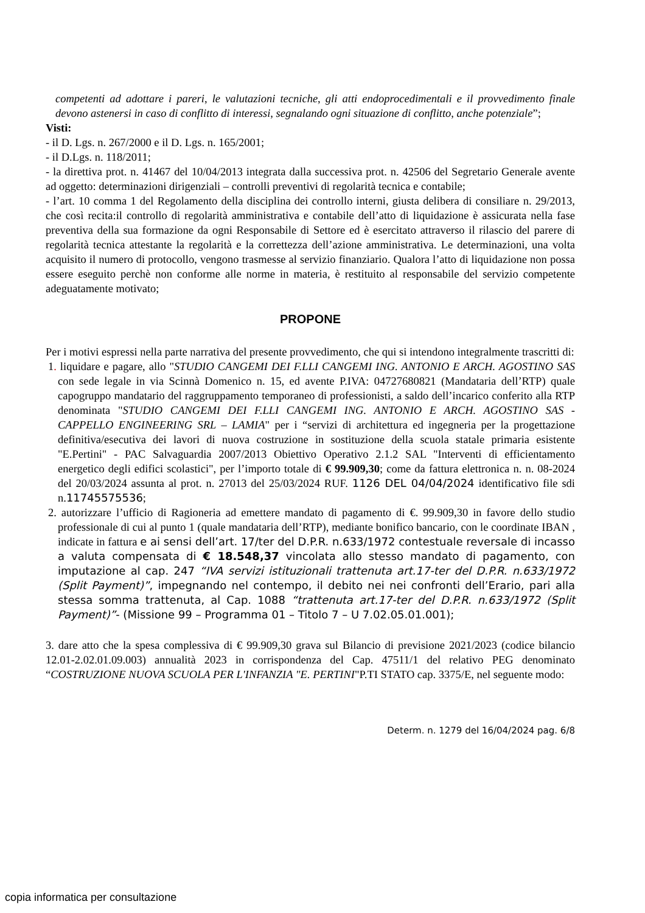competenti ad adottare i pareri, le valutazioni tecniche, gli atti endoprocedimentali e il provvedimento finale devono astenersi in caso di conflitto di interessi, segnalando ogni situazione di conflitto, anche potenziale”;
Visti:
- il D. Lgs. n. 267/2000 e il D. Lgs. n. 165/2001;
- il D.Lgs. n. 118/2011;
- la direttiva prot. n. 41467 del 10/04/2013 integrata dalla successiva prot. n. 42506 del Segretario Generale avente ad oggetto: determinazioni dirigenziali – controlli preventivi di regolarità tecnica e contabile;
- l’art. 10 comma 1 del Regolamento della disciplina dei controllo interni, giusta delibera di consiliare n. 29/2013, che così recita:il controllo di regolarità amministrativa e contabile dell’atto di liquidazione è assicurata nella fase preventiva della sua formazione da ogni Responsabile di Settore ed è esercitato attraverso il rilascio del parere di regolarità tecnica attestante la regolarità e la correttezza dell’azione amministrativa. Le determinazioni, una volta acquisito il numero di protocollo, vengono trasmesse al servizio finanziario. Qualora l’atto di liquidazione non possa essere eseguito perchè non conforme alle norme in materia, è restituito al responsabile del servizio competente adeguatamente motivato;
PROPONE
Per i motivi espressi nella parte narrativa del presente provvedimento, che qui si intendono integralmente trascritti di:
1. liquidare e pagare, allo "STUDIO CANGEMI DEI F.LLI CANGEMI ING. ANTONIO E ARCH. AGOSTINO SAS con sede legale in via Scinnà Domenico n. 15, ed avente P.IVA: 04727680821 (Mandataria dell’RTP) quale capogruppo mandatario del raggruppamento temporaneo di professionisti, a saldo dell’incarico conferito alla RTP denominata "STUDIO CANGEMI DEI F.LLI CANGEMI ING. ANTONIO E ARCH. AGOSTINO SAS - CAPPELLO ENGINEERING SRL – LAMIA" per i “servizi di architettura ed ingegneria per la progettazione definitiva/esecutiva dei lavori di nuova costruzione in sostituzione della scuola statale primaria esistente "E.Pertini" - PAC Salvaguardia 2007/2013 Obiettivo Operativo 2.1.2 SAL "Interventi di efficientamento energetico degli edifici scolastici", per l’importo totale di € 99.909,30; come da fattura elettronica n. n. 08-2024 del 20/03/2024 assunta al prot. n. 27013 del 25/03/2024 RUF. 1126 DEL 04/04/2024 identificativo file sdi n.11745575536;
2. autorizzare l’ufficio di Ragioneria ad emettere mandato di pagamento di €. 99.909,30 in favore dello studio professionale di cui al punto 1 (quale mandataria dell’RTP), mediante bonifico bancario, con le coordinate IBAN , indicate in fattura e ai sensi dell’art. 17/ter del D.P.R. n.633/1972 contestuale reversale di incasso a valuta compensata di € 18.548,37 vincolata allo stesso mandato di pagamento, con imputazione al cap. 247 “IVA servizi istituzionali trattenuta art.17-ter del D.P.R. n.633/1972 (Split Payment)”, impegnando nel contempo, il debito nei nei confronti dell’Erario, pari alla stessa somma trattenuta, al Cap. 1088 “trattenuta art.17-ter del D.P.R. n.633/1972 (Split Payment)”- (Missione 99 – Programma 01 – Titolo 7 – U 7.02.05.01.001);
3. dare atto che la spesa complessiva di € 99.909,30 grava sul Bilancio di previsione 2021/2023 (codice bilancio 12.01-2.02.01.09.003) annualità 2023 in corrispondenza del Cap. 47511/1 del relativo PEG denominato “COSTRUZIONE NUOVA SCUOLA PER L'INFANZIA "E. PERTINI"P.TI STATO cap. 3375/E, nel seguente modo:
Determ. n. 1279 del 16/04/2024 pag. 6/8
copia informatica per consultazione